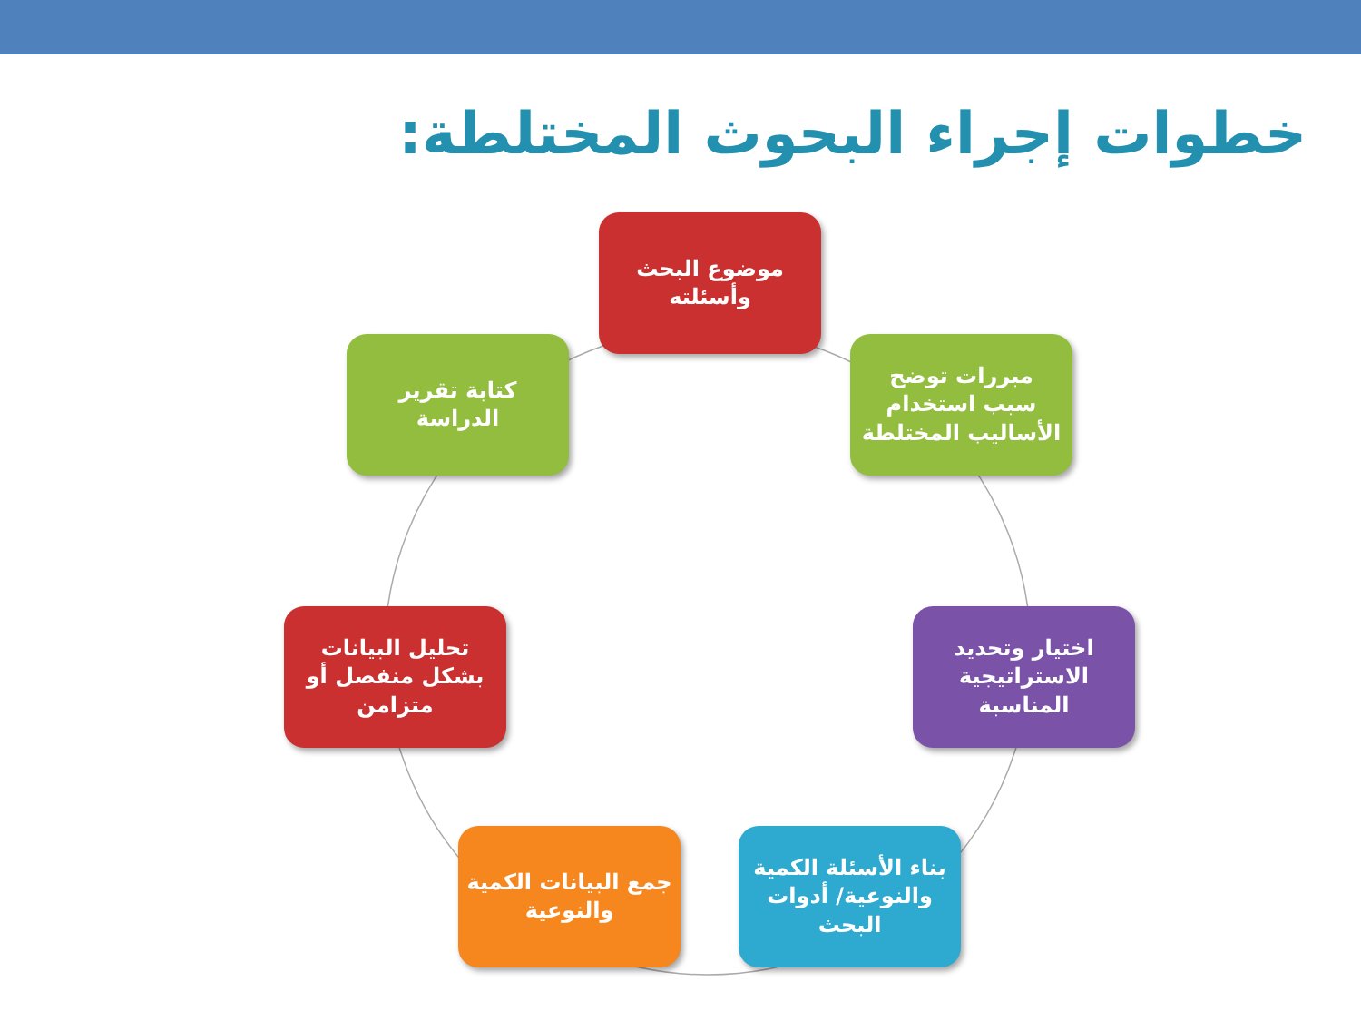خطوات إجراء البحوث المختلطة:
موضوع البحث
وأسئلته
مبررات توضح
سبب استخدام
الأساليب المختلطة
اختيار وتحديد
الاستراتيجية
المناسبة
بناء الأسئلة الكمية
والنوعية/ أدوات
البحث
جمع البيانات الكمية
والنوعية
تحليل البيانات
بشكل منفصل أو
متزامن
كتابة تقرير
الدراسة